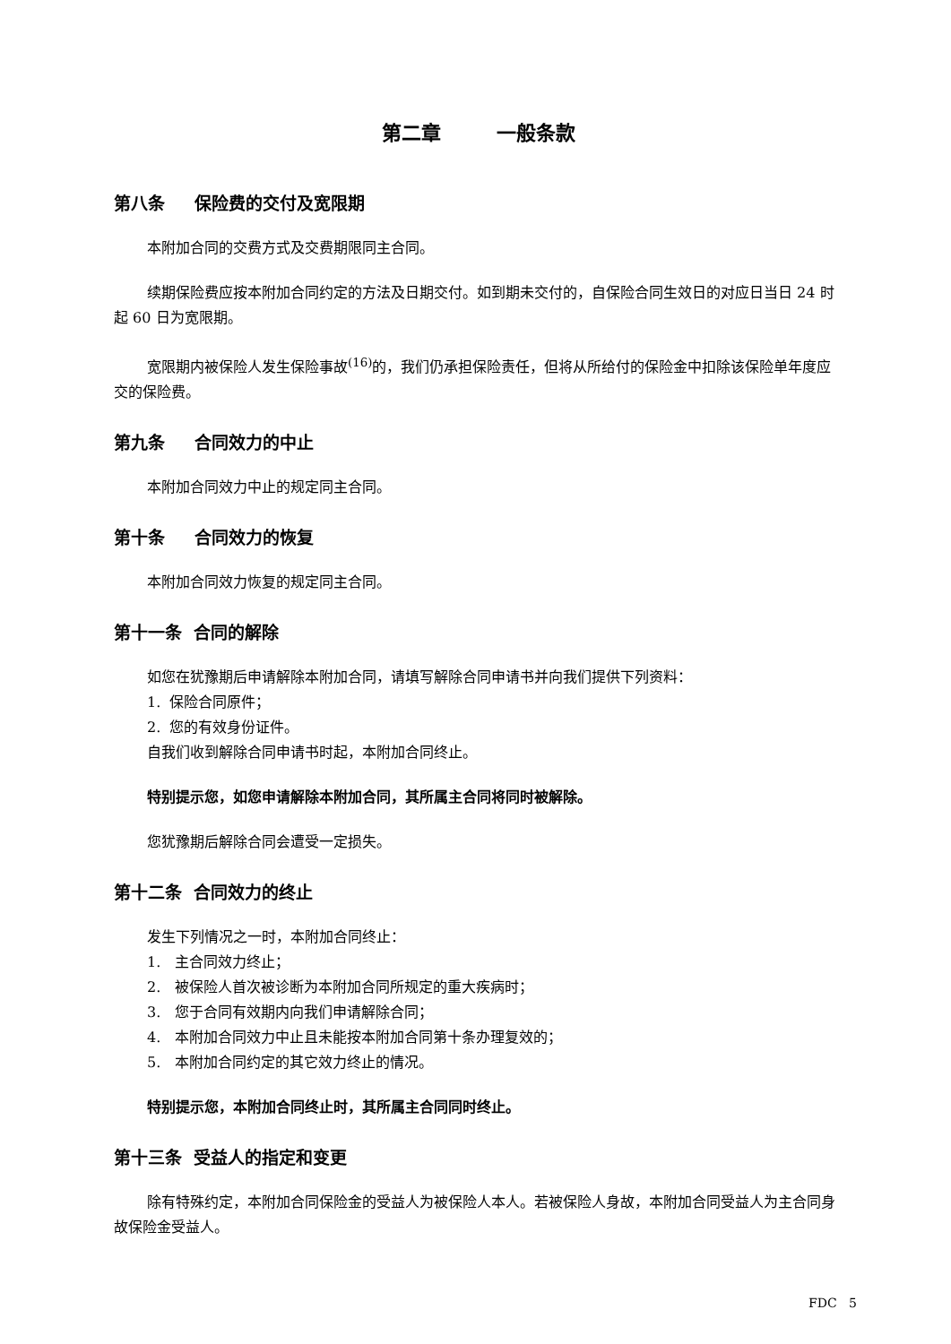第二章 一般条款
第八条 保险费的交付及宽限期
本附加合同的交费方式及交费期限同主合同。
续期保险费应按本附加合同约定的方法及日期交付。如到期未交付的，自保险合同生效日的对应日当日 24 时起 60 日为宽限期。
宽限期内被保险人发生保险事故<sup>(16)</sup>的，我们仍承担保险责任，但将从所给付的保险金中扣除该保险单年度应交的保险费。
第九条 合同效力的中止
本附加合同效力中止的规定同主合同。
第十条 合同效力的恢复
本附加合同效力恢复的规定同主合同。
第十一条 合同的解除
如您在犹豫期后申请解除本附加合同，请填写解除合同申请书并向我们提供下列资料：
1. 保险合同原件；
2. 您的有效身份证件。
自我们收到解除合同申请书时起，本附加合同终止。
特别提示您，如您申请解除本附加合同，其所属主合同将同时被解除。
您犹豫期后解除合同会遭受一定损失。
第十二条 合同效力的终止
发生下列情况之一时，本附加合同终止：
1. 主合同效力终止；
2. 被保险人首次被诊断为本附加合同所规定的重大疾病时；
3. 您于合同有效期内向我们申请解除合同；
4. 本附加合同效力中止且未能按本附加合同第十条办理复效的；
5. 本附加合同约定的其它效力终止的情况。
特别提示您，本附加合同终止时，其所属主合同同时终止。
第十三条 受益人的指定和变更
除有特殊约定，本附加合同保险金的受益人为被保险人本人。若被保险人身故，本附加合同受益人为主合同身故保险金受益人。
FDC 5